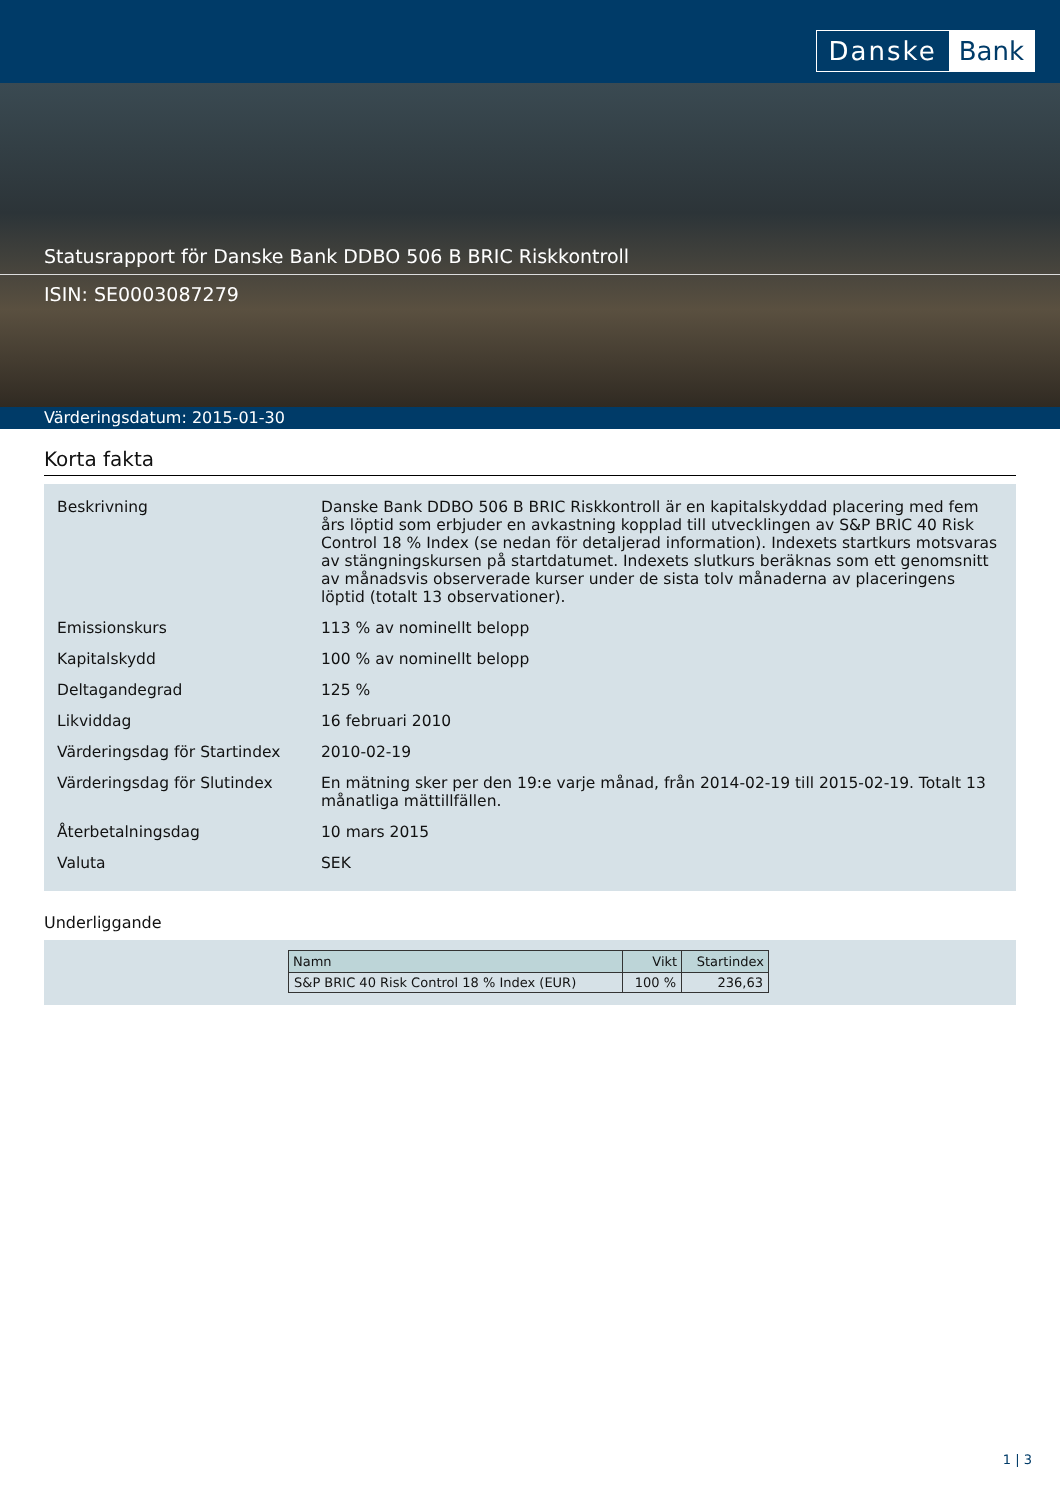Danske Bank
Statusrapport för Danske Bank DDBO 506 B BRIC Riskkontroll
ISIN: SE0003087279
Värderingsdatum: 2015-01-30
Korta fakta
| Beskrivning | Danske Bank DDBO 506 B BRIC Riskkontroll är en kapitalskyddad placering med fem års löptid som erbjuder en avkastning kopplad till utvecklingen av S&P BRIC 40 Risk Control 18 % Index (se nedan för detaljerad information). Indexets startkurs motsvaras av stängningskursen på startdatumet. Indexets slutkurs beräknas som ett genomsnitt av månadsvis observerade kurser under de sista tolv månaderna av placeringens löptid (totalt 13 observationer). |
| Emissionskurs | 113 % av nominellt belopp |
| Kapitalskydd | 100 % av nominellt belopp |
| Deltagandegrad | 125 % |
| Likviddag | 16 februari 2010 |
| Värderingsdag för Startindex | 2010-02-19 |
| Värderingsdag för Slutindex | En mätning sker per den 19:e varje månad, från 2014-02-19 till 2015-02-19. Totalt 13 månatliga mättillfällen. |
| Återbetalningsdag | 10 mars 2015 |
| Valuta | SEK |
Underliggande
| Namn | Vikt | Startindex |
| --- | --- | --- |
| S&P BRIC 40 Risk Control 18 % Index (EUR) | 100 % | 236,63 |
1 | 3